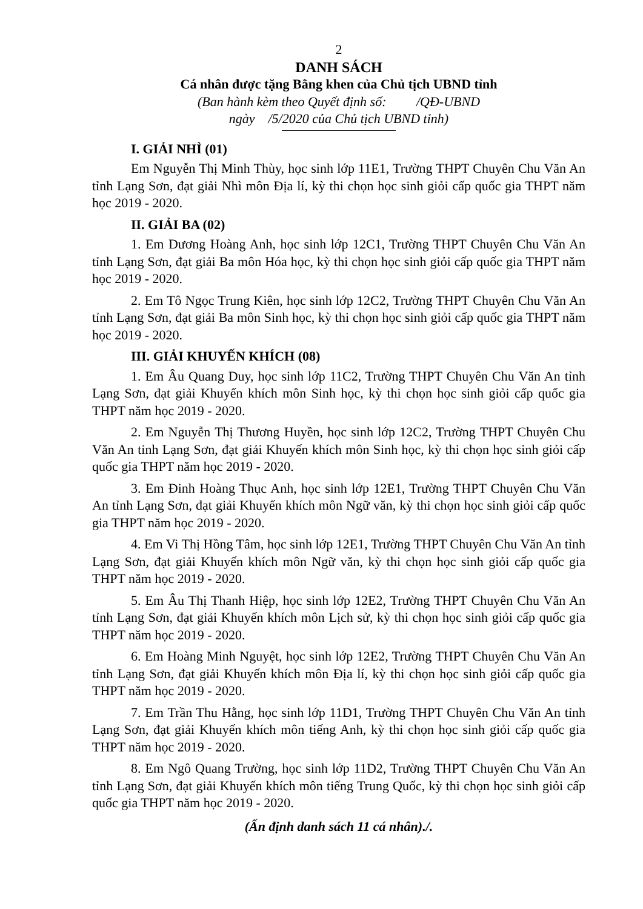2
DANH SÁCH
Cá nhân được tặng Bằng khen của Chủ tịch UBND tỉnh
(Ban hành kèm theo Quyết định số: /QĐ-UBND
ngày /5/2020 của Chủ tịch UBND tỉnh)
I. GIẢI NHÌ (01)
Em Nguyễn Thị Minh Thùy, học sinh lớp 11E1, Trường THPT Chuyên Chu Văn An tỉnh Lạng Sơn, đạt giải Nhì môn Địa lí, kỳ thi chọn học sinh giỏi cấp quốc gia THPT năm học 2019 - 2020.
II. GIẢI BA (02)
1. Em Dương Hoàng Anh, học sinh lớp 12C1, Trường THPT Chuyên Chu Văn An tỉnh Lạng Sơn, đạt giải Ba môn Hóa học, kỳ thi chọn học sinh giỏi cấp quốc gia THPT năm học 2019 - 2020.
2. Em Tô Ngọc Trung Kiên, học sinh lớp 12C2, Trường THPT Chuyên Chu Văn An tỉnh Lạng Sơn, đạt giải Ba môn Sinh học, kỳ thi chọn học sinh giỏi cấp quốc gia THPT năm học 2019 - 2020.
III. GIẢI KHUYẾN KHÍCH (08)
1. Em Âu Quang Duy, học sinh lớp 11C2, Trường THPT Chuyên Chu Văn An tỉnh Lạng Sơn, đạt giải Khuyến khích môn Sinh học, kỳ thi chọn học sinh giỏi cấp quốc gia THPT năm học 2019 - 2020.
2. Em Nguyễn Thị Thương Huyền, học sinh lớp 12C2, Trường THPT Chuyên Chu Văn An tỉnh Lạng Sơn, đạt giải Khuyến khích môn Sinh học, kỳ thi chọn học sinh giỏi cấp quốc gia THPT năm học 2019 - 2020.
3. Em Đinh Hoàng Thục Anh, học sinh lớp 12E1, Trường THPT Chuyên Chu Văn An tỉnh Lạng Sơn, đạt giải Khuyến khích môn Ngữ văn, kỳ thi chọn học sinh giỏi cấp quốc gia THPT năm học 2019 - 2020.
4. Em Vi Thị Hồng Tâm, học sinh lớp 12E1, Trường THPT Chuyên Chu Văn An tỉnh Lạng Sơn, đạt giải Khuyến khích môn Ngữ văn, kỳ thi chọn học sinh giỏi cấp quốc gia THPT năm học 2019 - 2020.
5. Em Âu Thị Thanh Hiệp, học sinh lớp 12E2, Trường THPT Chuyên Chu Văn An tỉnh Lạng Sơn, đạt giải Khuyến khích môn Lịch sử, kỳ thi chọn học sinh giỏi cấp quốc gia THPT năm học 2019 - 2020.
6. Em Hoàng Minh Nguyệt, học sinh lớp 12E2, Trường THPT Chuyên Chu Văn An tỉnh Lạng Sơn, đạt giải Khuyến khích môn Địa lí, kỳ thi chọn học sinh giỏi cấp quốc gia THPT năm học 2019 - 2020.
7. Em Trần Thu Hằng, học sinh lớp 11D1, Trường THPT Chuyên Chu Văn An tỉnh Lạng Sơn, đạt giải Khuyến khích môn tiếng Anh, kỳ thi chọn học sinh giỏi cấp quốc gia THPT năm học 2019 - 2020.
8. Em Ngô Quang Trường, học sinh lớp 11D2, Trường THPT Chuyên Chu Văn An tỉnh Lạng Sơn, đạt giải Khuyến khích môn tiếng Trung Quốc, kỳ thi chọn học sinh giỏi cấp quốc gia THPT năm học 2019 - 2020.
(Ấn định danh sách 11 cá nhân)./.